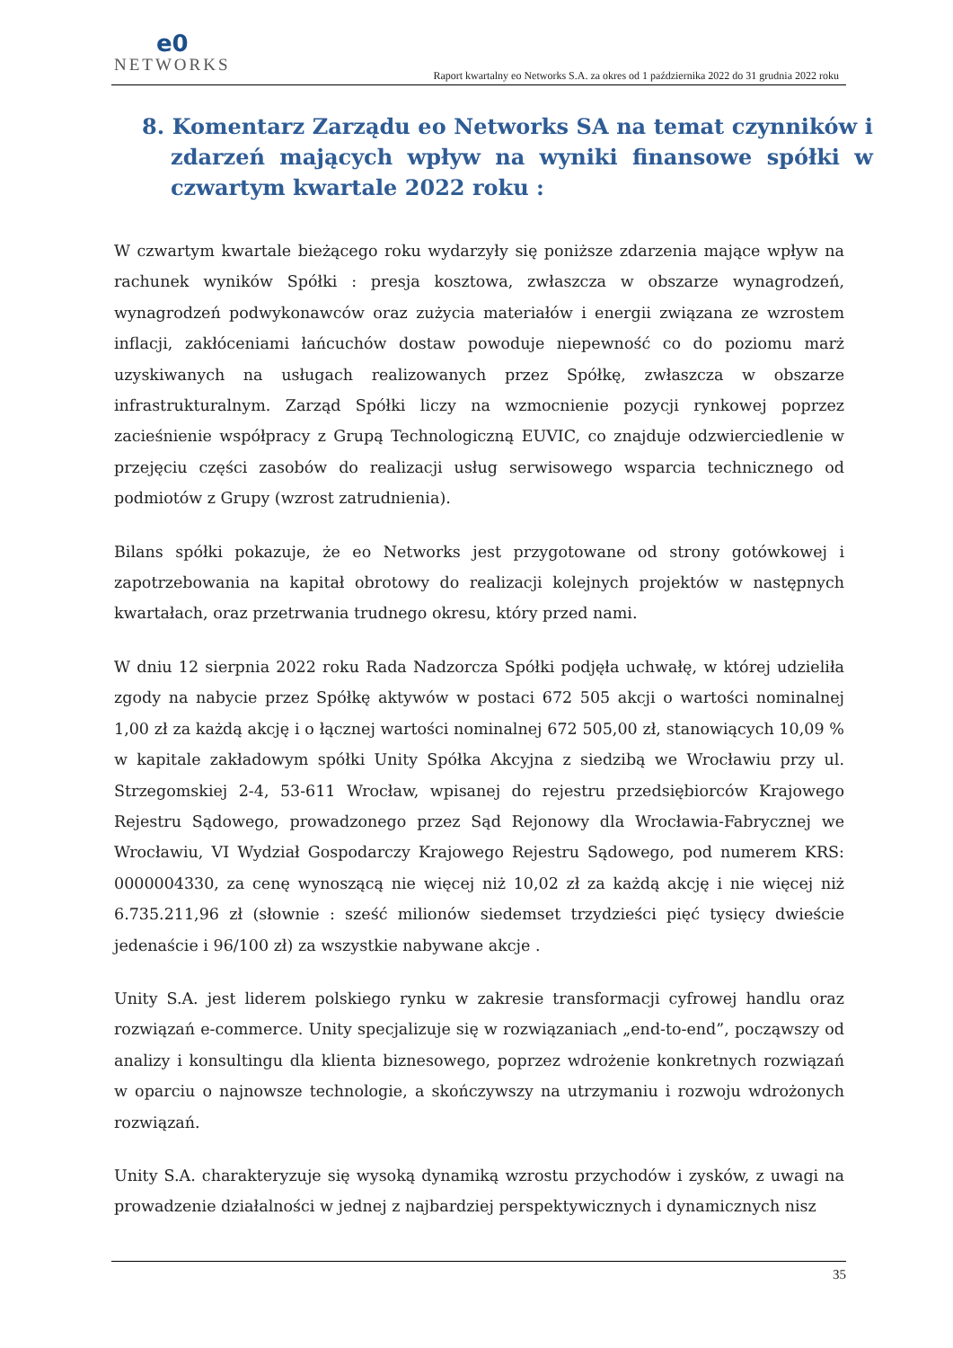e0
NETWORKS
Raport kwartalny eo Networks S.A. za okres od 1 października 2022 do 31 grudnia 2022 roku
8. Komentarz Zarządu eo Networks SA na temat czynników i zdarzeń mających wpływ na wyniki finansowe spółki w czwartym kwartale 2022 roku :
W czwartym kwartale bieżącego roku wydarzyły się poniższe zdarzenia mające wpływ na rachunek wyników Spółki : presja kosztowa, zwłaszcza w obszarze wynagrodzeń, wynagrodzeń podwykonawców oraz zużycia materiałów i energii związana ze wzrostem inflacji, zakłóceniami łańcuchów dostaw powoduje niepewność co do poziomu marż uzyskiwanych na usługach realizowanych przez Spółkę, zwłaszcza w obszarze infrastrukturalnym. Zarząd Spółki liczy na wzmocnienie pozycji rynkowej poprzez zacieśnienie współpracy z Grupą Technologiczną EUVIC, co znajduje odzwierciedlenie w przejęciu części zasobów do realizacji usług serwisowego wsparcia technicznego od podmiotów z Grupy (wzrost zatrudnienia).
Bilans spółki pokazuje, że eo Networks jest przygotowane od strony gotówkowej i zapotrzebowania na kapitał obrotowy do realizacji kolejnych projektów w następnych kwartałach, oraz przetrwania trudnego okresu, który przed nami.
W dniu 12 sierpnia 2022 roku Rada Nadzorcza Spółki podjęła uchwałę, w której udzieliła zgody na nabycie przez Spółkę aktywów w postaci 672 505 akcji o wartości nominalnej 1,00 zł za każdą akcję i o łącznej wartości nominalnej 672 505,00 zł, stanowiących 10,09 % w kapitale zakładowym spółki Unity Spółka Akcyjna z siedzibą we Wrocławiu przy ul. Strzegomskiej 2-4, 53-611 Wrocław, wpisanej do rejestru przedsiębiorców Krajowego Rejestru Sądowego, prowadzonego przez Sąd Rejonowy dla Wrocławia-Fabrycznej we Wrocławiu, VI Wydział Gospodarczy Krajowego Rejestru Sądowego, pod numerem KRS: 0000004330, za cenę wynoszącą nie więcej niż 10,02 zł za każdą akcję i nie więcej niż 6.735.211,96 zł (słownie : sześć milionów siedemset trzydzieści pięć tysięcy dwieście jedenaście i 96/100 zł) za wszystkie nabywane akcje .
Unity S.A. jest liderem polskiego rynku w zakresie transformacji cyfrowej handlu oraz rozwiązań e-commerce. Unity specjalizuje się w rozwiązaniach „end-to-end”, począwszy od analizy i konsultingu dla klienta biznesowego, poprzez wdrożenie konkretnych rozwiązań w oparciu o najnowsze technologie, a skończywszy na utrzymaniu i rozwoju wdrożonych rozwiązań.
Unity S.A. charakteryzuje się wysoką dynamiką wzrostu przychodów i zysków, z uwagi na prowadzenie działalności w jednej z najbardziej perspektywicznych i dynamicznych nisz
35